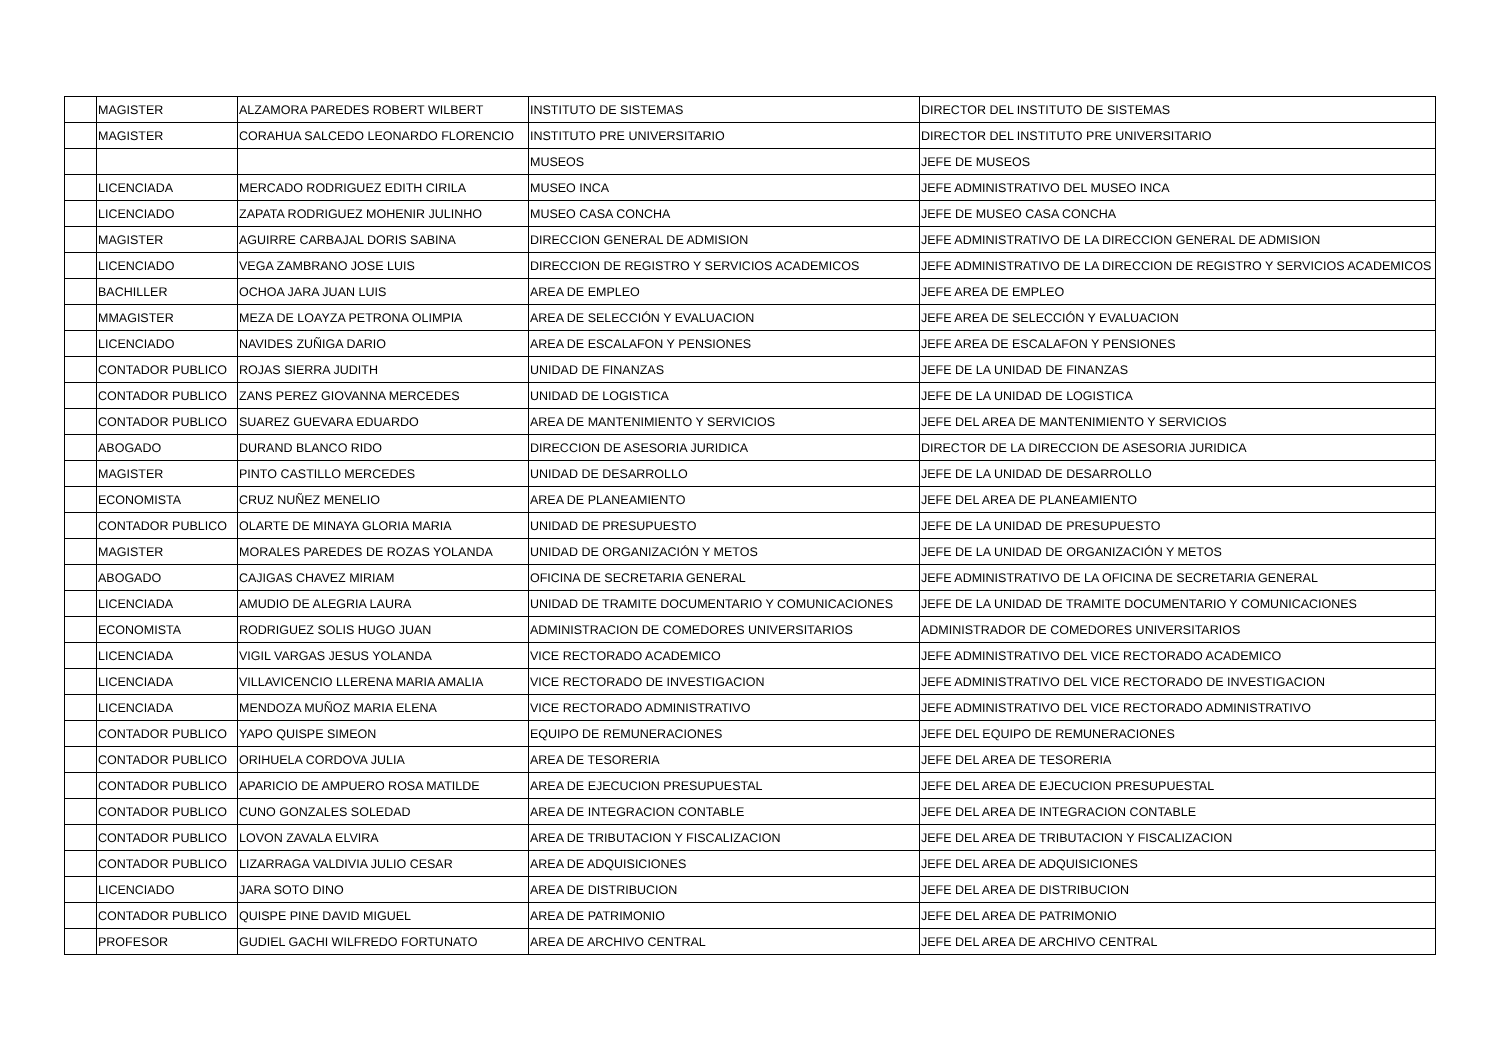| | MAGISTER | ALZAMORA PAREDES ROBERT WILBERT | INSTITUTO DE SISTEMAS | DIRECTOR DEL INSTITUTO DE SISTEMAS |
| | MAGISTER | CORAHUA SALCEDO LEONARDO FLORENCIO | INSTITUTO PRE UNIVERSITARIO | DIRECTOR DEL INSTITUTO PRE UNIVERSITARIO |
| | | | MUSEOS | JEFE DE MUSEOS |
| | LICENCIADA | MERCADO RODRIGUEZ EDITH CIRILA | MUSEO INCA | JEFE ADMINISTRATIVO DEL MUSEO INCA |
| | LICENCIADO | ZAPATA RODRIGUEZ MOHENIR JULINHO | MUSEO CASA CONCHA | JEFE DE MUSEO CASA CONCHA |
| | MAGISTER | AGUIRRE CARBAJAL DORIS SABINA | DIRECCION GENERAL DE ADMISION | JEFE ADMINISTRATIVO DE LA DIRECCION GENERAL DE ADMISION |
| | LICENCIADO | VEGA ZAMBRANO JOSE LUIS | DIRECCION DE REGISTRO Y SERVICIOS ACADEMICOS | JEFE ADMINISTRATIVO DE LA DIRECCION DE REGISTRO Y SERVICIOS ACADEMICOS |
| | BACHILLER | OCHOA JARA JUAN LUIS | AREA DE EMPLEO | JEFE AREA DE EMPLEO |
| | MMAGISTER | MEZA DE LOAYZA PETRONA OLIMPIA | AREA DE SELECCIÓN Y EVALUACION | JEFE AREA DE SELECCIÓN Y EVALUACION |
| | LICENCIADO | NAVIDES ZUÑIGA DARIO | AREA DE ESCALAFON Y PENSIONES | JEFE AREA DE ESCALAFON Y PENSIONES |
| | CONTADOR PUBLICO | ROJAS SIERRA JUDITH | UNIDAD DE FINANZAS | JEFE DE LA UNIDAD DE FINANZAS |
| | CONTADOR PUBLICO | ZANS PEREZ GIOVANNA MERCEDES | UNIDAD DE LOGISTICA | JEFE DE LA UNIDAD DE LOGISTICA |
| | CONTADOR PUBLICO | SUAREZ GUEVARA EDUARDO | AREA DE MANTENIMIENTO Y SERVICIOS | JEFE DEL AREA DE MANTENIMIENTO Y SERVICIOS |
| | ABOGADO | DURAND BLANCO RIDO | DIRECCION DE ASESORIA JURIDICA | DIRECTOR DE LA DIRECCION DE ASESORIA JURIDICA |
| | MAGISTER | PINTO CASTILLO MERCEDES | UNIDAD DE DESARROLLO | JEFE DE LA UNIDAD DE DESARROLLO |
| | ECONOMISTA | CRUZ NUÑEZ MENELIO | AREA DE PLANEAMIENTO | JEFE DEL AREA DE PLANEAMIENTO |
| | CONTADOR PUBLICO | OLARTE DE MINAYA GLORIA MARIA | UNIDAD DE PRESUPUESTO | JEFE DE LA UNIDAD DE PRESUPUESTO |
| | MAGISTER | MORALES PAREDES DE ROZAS YOLANDA | UNIDAD DE ORGANIZACIÓN Y METOS | JEFE DE LA UNIDAD DE ORGANIZACIÓN Y METOS |
| | ABOGADO | CAJIGAS CHAVEZ MIRIAM | OFICINA DE SECRETARIA GENERAL | JEFE ADMINISTRATIVO DE LA OFICINA DE SECRETARIA GENERAL |
| | LICENCIADA | AMUDIO DE ALEGRIA LAURA | UNIDAD DE TRAMITE DOCUMENTARIO Y COMUNICACIONES | JEFE DE LA UNIDAD DE TRAMITE DOCUMENTARIO Y COMUNICACIONES |
| | ECONOMISTA | RODRIGUEZ SOLIS HUGO JUAN | ADMINISTRACION DE COMEDORES UNIVERSITARIOS | ADMINISTRADOR DE COMEDORES UNIVERSITARIOS |
| | LICENCIADA | VIGIL VARGAS JESUS YOLANDA | VICE RECTORADO ACADEMICO | JEFE ADMINISTRATIVO DEL VICE RECTORADO ACADEMICO |
| | LICENCIADA | VILLAVICENCIO LLERENA MARIA AMALIA | VICE RECTORADO DE INVESTIGACION | JEFE ADMINISTRATIVO DEL VICE RECTORADO DE INVESTIGACION |
| | LICENCIADA | MENDOZA MUÑOZ MARIA ELENA | VICE RECTORADO ADMINISTRATIVO | JEFE ADMINISTRATIVO DEL VICE RECTORADO ADMINISTRATIVO |
| | CONTADOR PUBLICO | YAPO QUISPE SIMEON | EQUIPO DE REMUNERACIONES | JEFE DEL EQUIPO DE REMUNERACIONES |
| | CONTADOR PUBLICO | ORIHUELA CORDOVA JULIA | AREA DE TESORERIA | JEFE DEL AREA DE TESORERIA |
| | CONTADOR PUBLICO | APARICIO DE AMPUERO ROSA MATILDE | AREA DE EJECUCION PRESUPUESTAL | JEFE DEL AREA DE EJECUCION PRESUPUESTAL |
| | CONTADOR PUBLICO | CUNO GONZALES SOLEDAD | AREA DE INTEGRACION CONTABLE | JEFE DEL AREA DE INTEGRACION CONTABLE |
| | CONTADOR PUBLICO | LOVON ZAVALA ELVIRA | AREA DE TRIBUTACION Y FISCALIZACION | JEFE DEL AREA DE TRIBUTACION Y FISCALIZACION |
| | CONTADOR PUBLICO | LIZARRAGA VALDIVIA JULIO CESAR | AREA DE ADQUISICIONES | JEFE DEL AREA DE ADQUISICIONES |
| | LICENCIADO | JARA SOTO DINO | AREA DE DISTRIBUCION | JEFE DEL AREA DE DISTRIBUCION |
| | CONTADOR PUBLICO | QUISPE PINE DAVID MIGUEL | AREA DE PATRIMONIO | JEFE DEL AREA DE PATRIMONIO |
| | PROFESOR | GUDIEL GACHI WILFREDO FORTUNATO | AREA DE ARCHIVO CENTRAL | JEFE DEL AREA DE ARCHIVO CENTRAL |